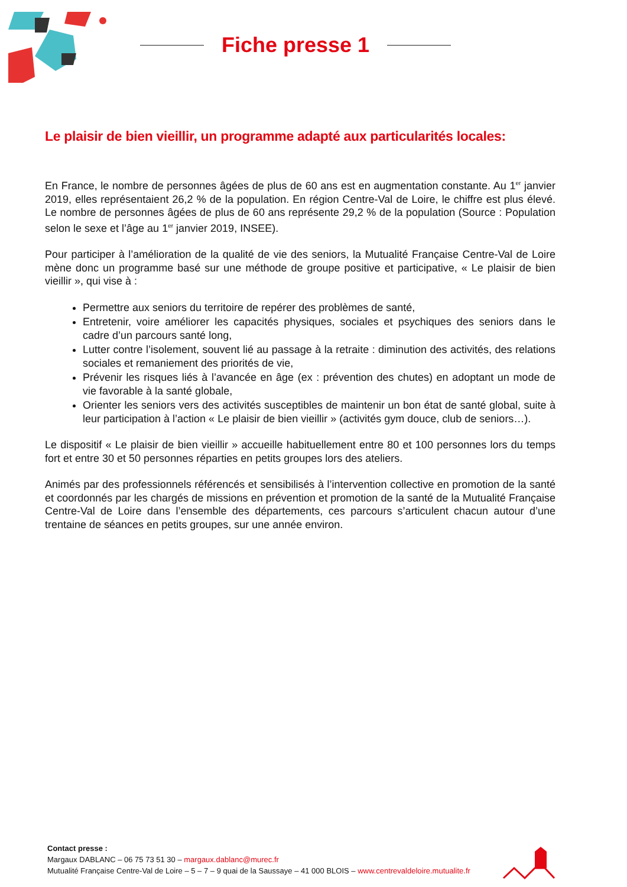Fiche presse 1
Le plaisir de bien vieillir, un programme adapté aux particularités locales:
En France, le nombre de personnes âgées de plus de 60 ans est en augmentation constante. Au 1<sup>er</sup> janvier 2019, elles représentaient 26,2 % de la population. En région Centre-Val de Loire, le chiffre est plus élevé. Le nombre de personnes âgées de plus de 60 ans représente 29,2 % de la population (Source : Population selon le sexe et l’âge au 1<sup>er</sup> janvier 2019, INSEE).
Pour participer à l’amélioration de la qualité de vie des seniors, la Mutualité Française Centre-Val de Loire mène donc un programme basé sur une méthode de groupe positive et participative, « Le plaisir de bien vieillir », qui vise à :
Permettre aux seniors du territoire de repérer des problèmes de santé,
Entretenir, voire améliorer les capacités physiques, sociales et psychiques des seniors dans le cadre d’un parcours santé long,
Lutter contre l’isolement, souvent lié au passage à la retraite : diminution des activités, des relations sociales et remaniement des priorités de vie,
Prévenir les risques liés à l’avancée en âge (ex : prévention des chutes) en adoptant un mode de vie favorable à la santé globale,
Orienter les seniors vers des activités susceptibles de maintenir un bon état de santé global, suite à leur participation à l’action « Le plaisir de bien vieillir » (activités gym douce, club de seniors…).
Le dispositif « Le plaisir de bien vieillir » accueille habituellement entre 80 et 100 personnes lors du temps fort et entre 30 et 50 personnes réparties en petits groupes lors des ateliers.
Animés par des professionnels référencés et sensibilisés à l’intervention collective en promotion de la santé et coordonnés par les chargés de missions en prévention et promotion de la santé de la Mutualité Française Centre-Val de Loire dans l’ensemble des départements, ces parcours s’articulent chacun autour d’une trentaine de séances en petits groupes, sur une année environ.
Contact presse :
Margaux DABLANC – 06 75 73 51 30 – margaux.dablanc@murec.fr
Mutualité Française Centre-Val de Loire – 5 – 7 – 9 quai de la Saussaye – 41 000 BLOIS – www.centrevaldeloire.mutualite.fr